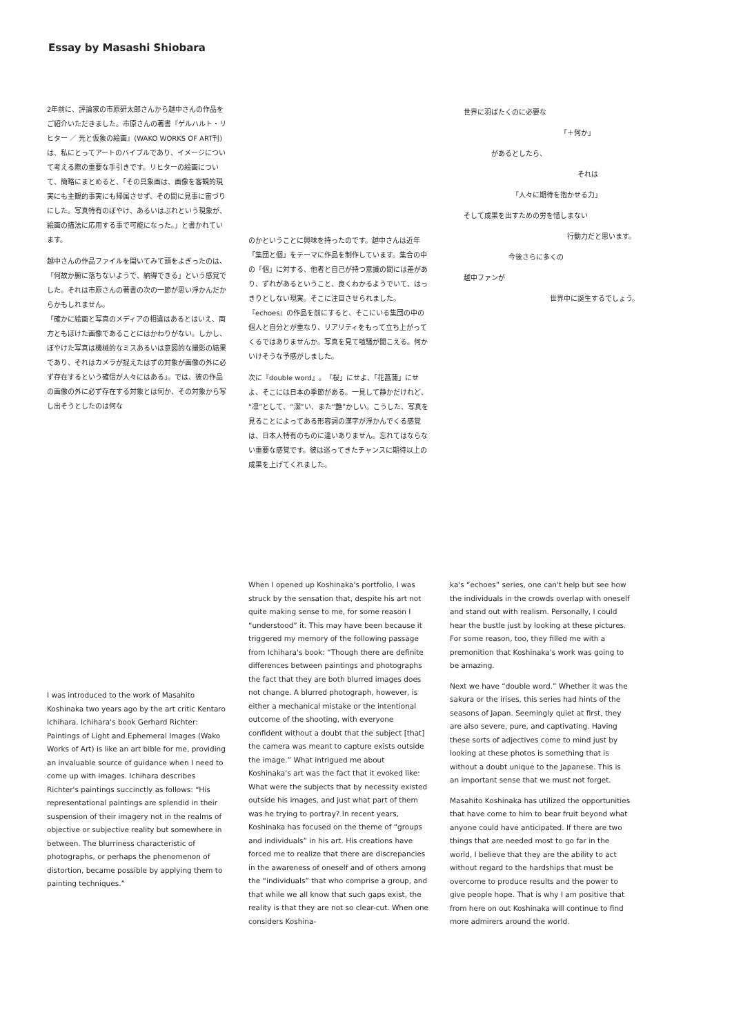Essay by Masashi Shiobara
2年前に、評論家の市原研太郎さんから越中さんの作品をご紹介いただきました。市原さんの著書『ゲルハルト・リヒター ／ 光と仮象の絵画』(WAKO WORKS OF ART刊)は、私にとってアートのバイブルであり、イメージについて考える際の重要な手引きです。リヒターの絵画について、簡略にまとめると、「その具象画は、画像を客観的現実にも主観的事実にも帰属させず、その間に見事に宙づりにした。写真特有のぼやけ、あるいはぶれという現象が、絵画の描法に応用する事で可能になった。」と書かれています。
越中さんの作品ファイルを開いてみて頭をよぎったのは、「何故か腑に落ちないようで、納得できる」という感覚でした。それは市原さんの著書の次の一節が思い浮かんだからかもしれません。
「確かに絵画と写真のメディアの相違はあるとはいえ、両方ともぼけた画像であることにはかわりがない。しかし、ぼやけた写真は機械的なミスあるいは意図的な撮影の結果であり、それはカメラが捉えたはずの対象が画像の外に必ず存在するという確信が人々にはある」。では、彼の作品の画像の外に必ず存在する対象とは何か、その対象から写し出そうとしたのは何な
のかということに興味を持ったのです。越中さんは近年「集団と個」をテーマに作品を制作しています。集合の中の「個」に対する、他者と自己が持つ意識の間には差があり、ずれがあるということ、良くわかるようでいて、はっきりとしない現実。そこに注目させられました。『echoes』の作品を前にすると、そこにいる集団の中の個人と自分とが重なり、リアリティをもって立ち上がってくるではありませんか。写真を見て喧騒が聞こえる。何かいけそうな予感がしました。
次に『double word』。「桜」にせよ、「花菖蒲」にせよ、そこには日本の季節がある。一見して静かだけれど、“凛”として、“潔”い、また“艶”かしい。こうした、写真を見ることによってある形容詞の漢字が浮かんでくる感覚は、日本人特有のものに違いありません。忘れてはならない重要な感覚です。彼は巡ってきたチャンスに期待以上の成果を上げてくれました。
世界に羽ばたくのに必要な
「＋何か」
があるとしたら、
それは
「人々に期待を抱かせる力」
そして成果を出すための労を惜しまない
行動力だと思います。
今後さらに多くの
越中ファンが
世界中に誕生するでしょう。
I was introduced to the work of Masahito Koshinaka two years ago by the art critic Kentaro Ichihara. Ichihara's book Gerhard Richter: Paintings of Light and Ephemeral Images (Wako Works of Art) is like an art bible for me, providing an invaluable source of guidance when I need to come up with images. Ichihara describes Richter's paintings succinctly as follows: “His representational paintings are splendid in their suspension of their imagery not in the realms of objective or subjective reality but somewhere in between. The blurriness characteristic of photographs, or perhaps the phenomenon of distortion, became possible by applying them to painting techniques.”
When I opened up Koshinaka's portfolio, I was struck by the sensation that, despite his art not quite making sense to me, for some reason I “understood” it. This may have been because it triggered my memory of the following passage from Ichihara's book: “Though there are definite differences between paintings and photographs the fact that they are both blurred images does not change. A blurred photograph, however, is either a mechanical mistake or the intentional outcome of the shooting, with everyone confident without a doubt that the subject [that] the camera was meant to capture exists outside the image.” What intrigued me about Koshinaka's art was the fact that it evoked like: What were the subjects that by necessity existed outside his images, and just what part of them was he trying to portray? In recent years, Koshinaka has focused on the theme of “groups and individuals” in his art. His creations have forced me to realize that there are discrepancies in the awareness of oneself and of others among the “individuals” that who comprise a group, and that while we all know that such gaps exist, the reality is that they are not so clear-cut. When one considers Koshina-
ka's “echoes” series, one can't help but see how the individuals in the crowds overlap with oneself and stand out with realism. Personally, I could hear the bustle just by looking at these pictures. For some reason, too, they filled me with a premonition that Koshinaka's work was going to be amazing.
Next we have “double word.” Whether it was the sakura or the irises, this series had hints of the seasons of Japan. Seemingly quiet at first, they are also severe, pure, and captivating. Having these sorts of adjectives come to mind just by looking at these photos is something that is without a doubt unique to the Japanese. This is an important sense that we must not forget.
Masahito Koshinaka has utilized the opportunities that have come to him to bear fruit beyond what anyone could have anticipated. If there are two things that are needed most to go far in the world, I believe that they are the ability to act without regard to the hardships that must be overcome to produce results and the power to give people hope. That is why I am positive that from here on out Koshinaka will continue to find more admirers around the world.